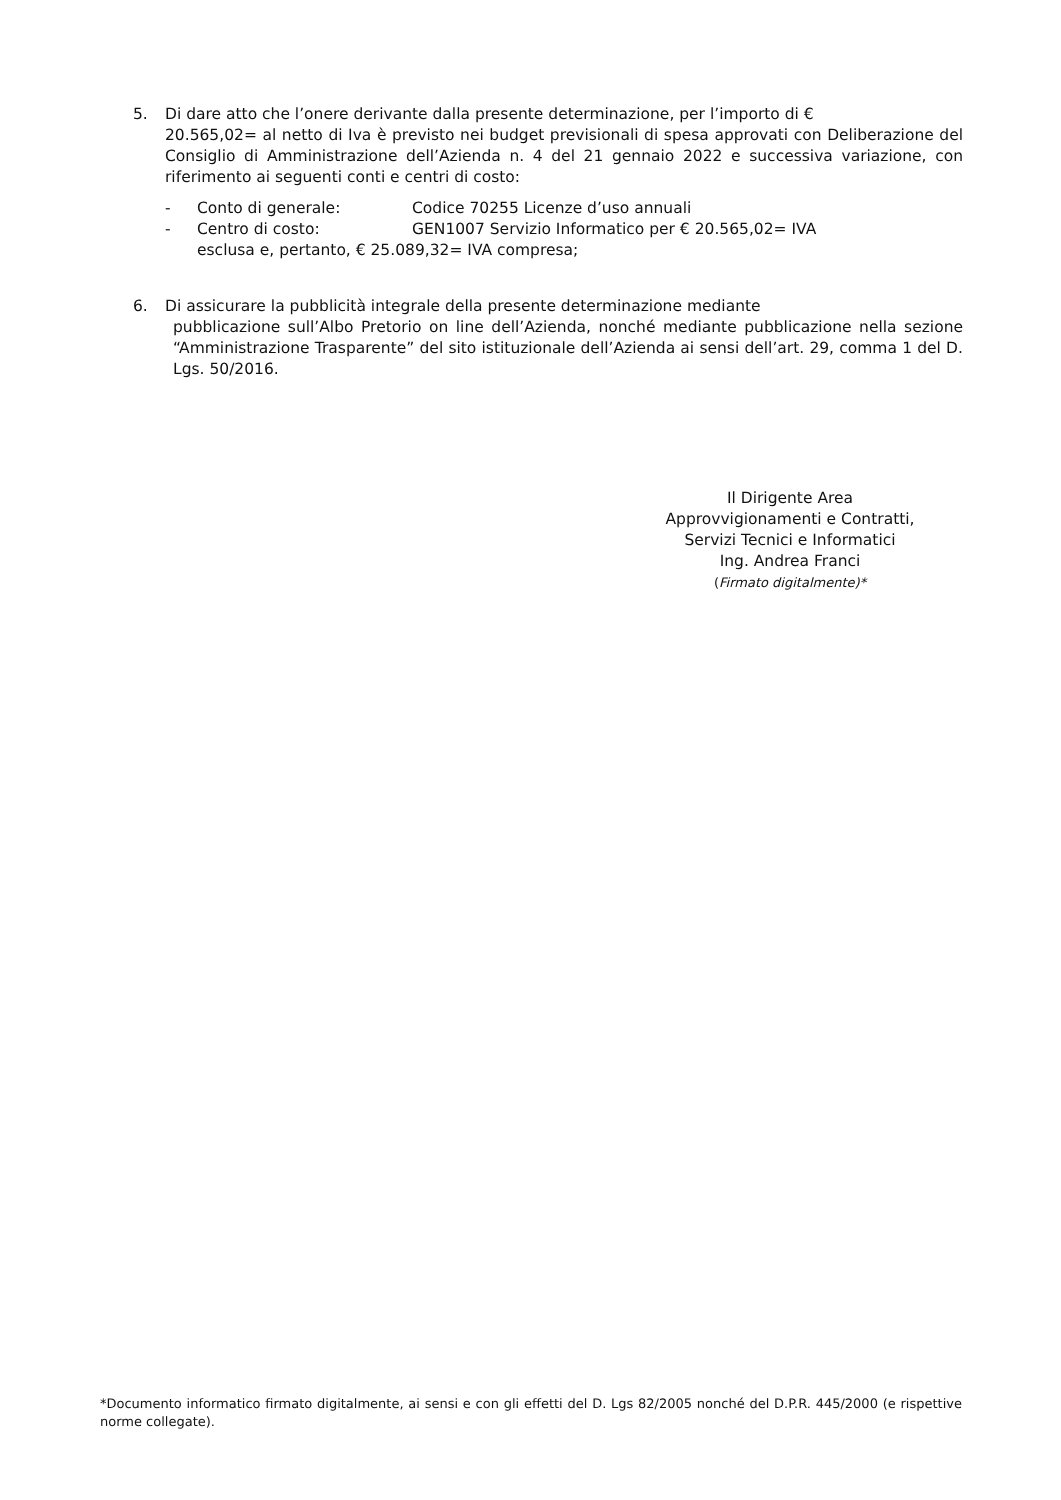5. Di dare atto che l’onere derivante dalla presente determinazione, per l’importo di €
20.565,02= al netto di Iva è previsto nei budget previsionali di spesa approvati con Deliberazione del Consiglio di Amministrazione dell’Azienda n. 4 del 21 gennaio 2022 e successiva variazione, con riferimento ai seguenti conti e centri di costo:
- Conto di generale: Codice 70255 Licenze d’uso annuali
- Centro di costo: GEN1007 Servizio Informatico per € 20.565,02= IVA
esclusa e, pertanto, € 25.089,32= IVA compresa;
6. Di assicurare la pubblicità integrale della presente determinazione mediante
pubblicazione sull’Albo Pretorio on line dell’Azienda, nonché mediante pubblicazione nella sezione “Amministrazione Trasparente” del sito istituzionale dell’Azienda ai sensi dell’art. 29, comma 1 del D. Lgs. 50/2016.
Il Dirigente Area
Approvvigionamenti e Contratti,
Servizi Tecnici e Informatici
Ing. Andrea Franci
(Firmato digitalmente)*
*Documento informatico firmato digitalmente, ai sensi e con gli effetti del D. Lgs 82/2005 nonché del D.P.R. 445/2000 (e rispettive norme collegate).